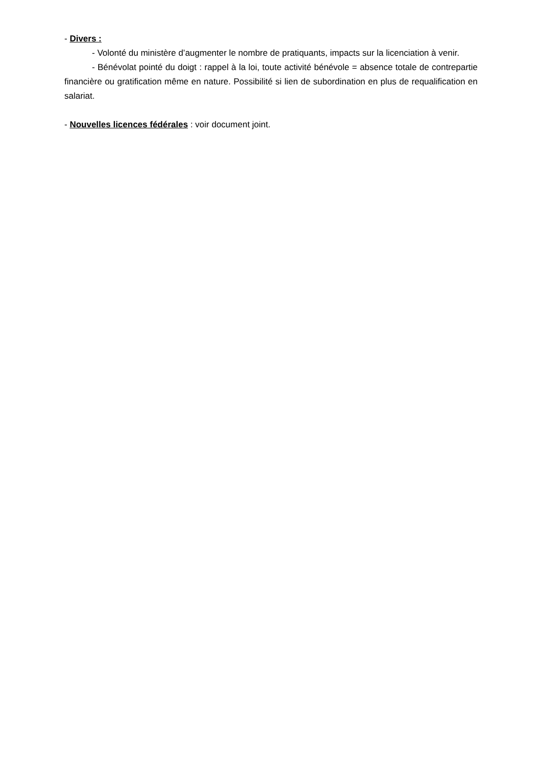- Divers :
- Volonté du ministère d’augmenter le nombre de pratiquants, impacts sur la licenciation à venir.
- Bénévolat pointé du doigt : rappel à la loi, toute activité bénévole = absence totale de contrepartie financière ou gratification même en nature. Possibilité si lien de subordination en plus de requalification en salariat.
- Nouvelles licences fédérales : voir document joint.